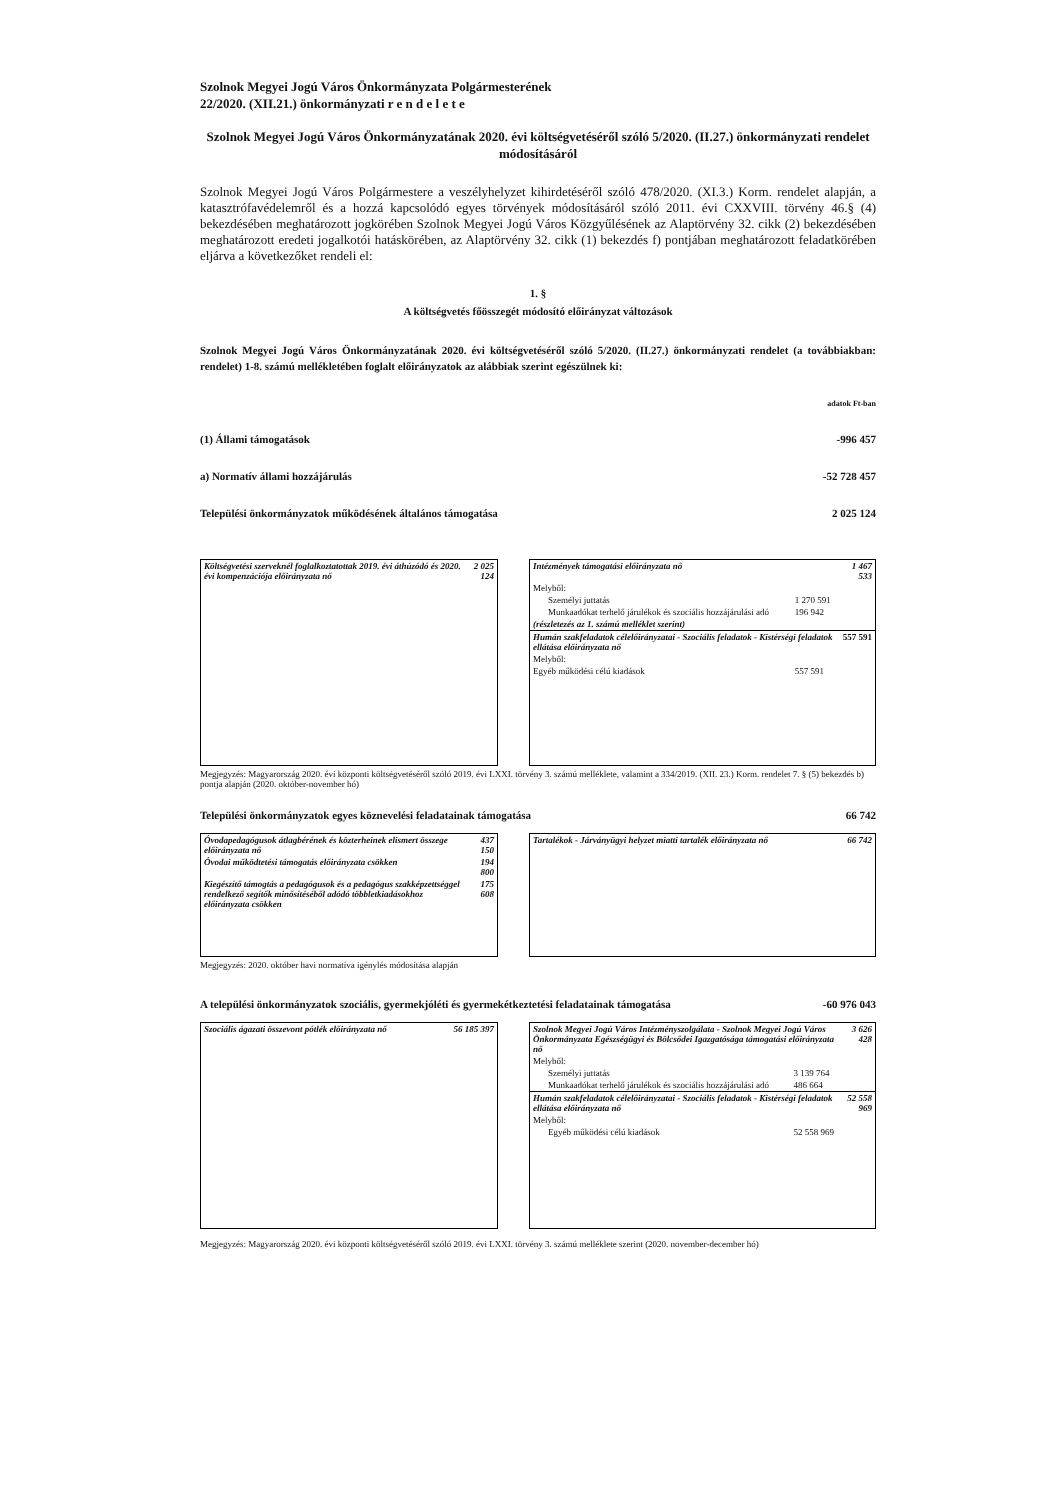Szolnok Megyei Jogú Város Önkormányzata Polgármesterének
22/2020. (XII.21.) önkormányzati r e n d e l e t e
Szolnok Megyei Jogú Város Önkormányzatának 2020. évi költségvetéséről szóló 5/2020. (II.27.) önkormányzati rendelet módosításáról
Szolnok Megyei Jogú Város Polgármestere a veszélyhelyzet kihirdetéséről szóló 478/2020. (XI.3.) Korm. rendelet alapján, a katasztrófavédelemről és a hozzá kapcsolódó egyes törvények módosításáról szóló 2011. évi CXXVIII. törvény 46.§ (4) bekezdésében meghatározott jogkörében Szolnok Megyei Jogú Város Közgyűlésének az Alaptörvény 32. cikk (2) bekezdésében meghatározott eredeti jogalkotói hatáskörében, az Alaptörvény 32. cikk (1) bekezdés f) pontjában meghatározott feladatkörében eljárva a következőket rendeli el:
1. §
A költségvetés főösszegét módosító előirányzat változások
Szolnok Megyei Jogú Város Önkormányzatának 2020. évi költségvetéséről szóló 5/2020. (II.27.) önkormányzati rendelet (a továbbiakban: rendelet) 1-8. számú mellékletében foglalt előirányzatok az alábbiak szerint egészülnek ki:
adatok Ft-ban
(1) Állami támogatások -996 457
a) Normatív állami hozzájárulás -52 728 457
Települési önkormányzatok működésének általános támogatása 2 025 124
| Költségvetési szerveknél foglalkoztatottak 2019. évi áthúzódó és 2020. évi kompenzációja előirányzata nő | 2 025 124 |
| Intézmények támogatási előirányzata nő | | 1 467 533 |
| Melyből: | | |
| Személyi juttatás | 1 270 591 | |
| Munkaadókat terhelő járulékok és szociális hozzájárulási adó | 196 942 | |
| (részletezés az 1. számú melléklet szerint) | | |
| Humán szakfeladatok célelőirányzatai - Szociális feladatok - Kistérségi feladatok ellátása előirányzata nő | | 557 591 |
| Melyből: | | |
| Egyéb működési célú kiadások | 557 591 | |
Megjegyzés: Magyarország 2020. évi központi költségvetéséről szóló 2019. évi LXXI. törvény 3. számú melléklete, valamint a 334/2019. (XII. 23.) Korm. rendelet 7. § (5) bekezdés b) pontja alapján (2020. október-november hó)
Települési önkormányzatok egyes köznevelési feladatainak támogatása 66 742
| Óvodapedagógusok átlagbérének és közterheinek elismert összege előirányzata nő | 437 150 |
| Óvodai működtetési támogatás előirányzata csökken | 194 800 |
| Kiegészítő támogtás a pedagógusok és a pedagógus szakképzettséggel rendelkező segítők minősítéséből adódó többletkiadásokhoz előirányzata csökken | 175 608 |
| Tartalékok - Járványügyi helyzet miatti tartalék előirányzata nő | 66 742 |
Megjegyzés: 2020. október havi normatíva igénylés módosítása alapján
A települési önkormányzatok szociális, gyermekjóléti és gyermekétkeztetési feladatainak támogatása -60 976 043
| Szociális ágazati összevont pótlék előirányzata nő | 56 185 397 |
| Szolnok Megyei Jogú Város Intézményszolgálata - Szolnok Megyei Jogú Város Önkormányzata Egészségügyi és Bölcsődei Igazgatósága támogatási előirányzata nő | | 3 626 428 |
| Melyből: | | |
| Személyi juttatás | 3 139 764 | |
| Munkaadókat terhelő járulékok és szociális hozzájárulási adó | 486 664 | |
| Humán szakfeladatok célelőirányzatai - Szociális feladatok - Kistérségi feladatok ellátása előirányzata nő | | 52 558 969 |
| Melyből: | | |
| Egyéb működési célú kiadások | 52 558 969 | |
Megjegyzés: Magyarország 2020. évi központi költségvetéséről szóló 2019. évi LXXI. törvény 3. számú melléklete szerint (2020. november-december hó)